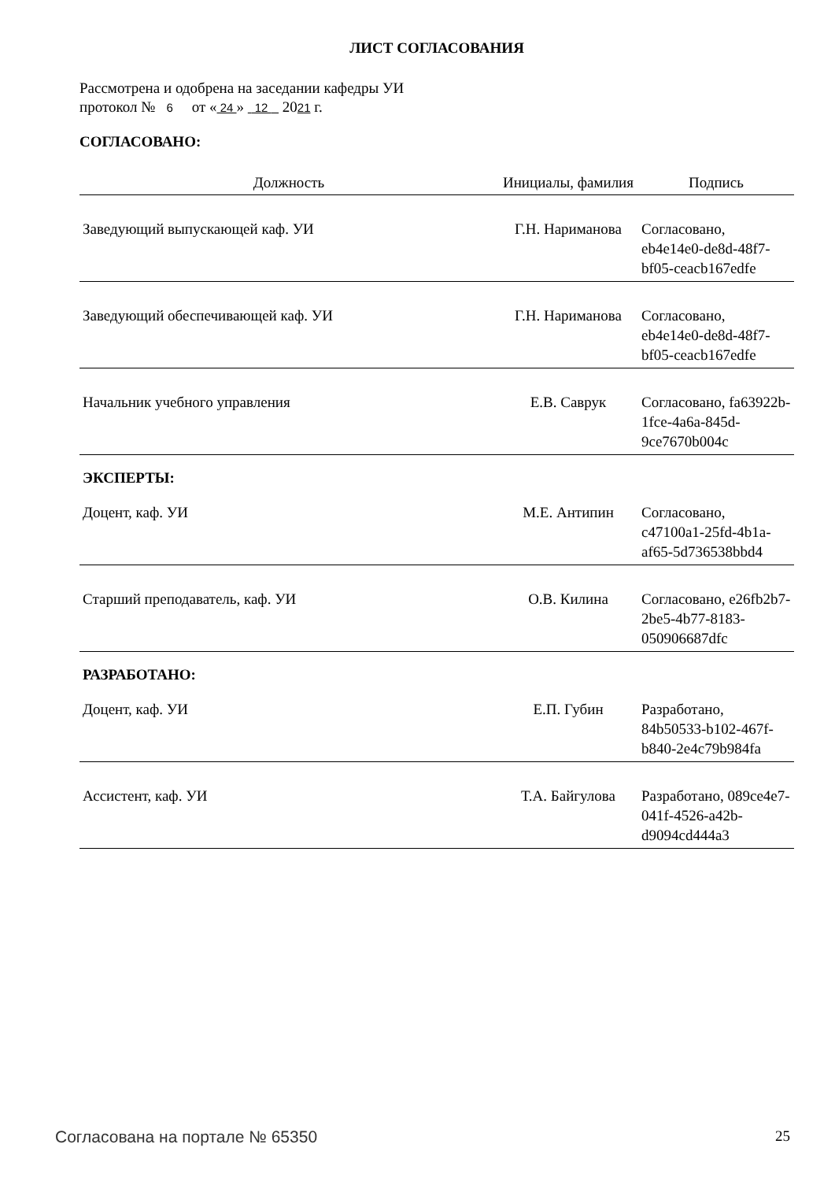ЛИСТ СОГЛАСОВАНИЯ
Рассмотрена и одобрена на заседании кафедры УИ
протокол № 6 от « 24 » 12 2021 г.
СОГЛАСОВАНО:
| Должность | Инициалы, фамилия | Подпись |
| --- | --- | --- |
| Заведующий выпускающей каф. УИ | Г.Н. Нариманова | Согласовано, eb4e14e0-de8d-48f7-bf05-ceacb167edfe |
| Заведующий обеспечивающей каф. УИ | Г.Н. Нариманова | Согласовано, eb4e14e0-de8d-48f7-bf05-ceacb167edfe |
| Начальник учебного управления | Е.В. Саврук | Согласовано, fa63922b-1fce-4a6a-845d-9ce7670b004c |
ЭКСПЕРТЫ:
| Доцент, каф. УИ | М.Е. Антипин | Согласовано, c47100a1-25fd-4b1a-af65-5d736538bbd4 |
| Старший преподаватель, каф. УИ | О.В. Килина | Согласовано, e26fb2b7-2be5-4b77-8183-050906687dfc |
РАЗРАБОТАНО:
| Доцент, каф. УИ | Е.П. Губин | Разработано, 84b50533-b102-467f-b840-2e4c79b984fa |
| Ассистент, каф. УИ | Т.А. Байгулова | Разработано, 089ce4e7-041f-4526-a42b-d9094cd444a3 |
Согласована на портале № 65350 25